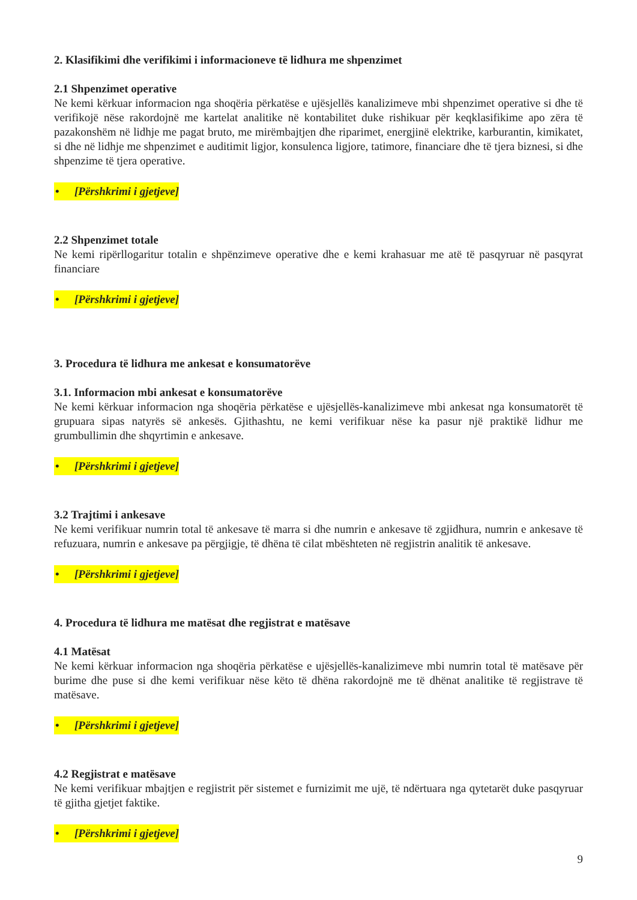2. Klasifikimi dhe verifikimi i informacioneve të lidhura me shpenzimet
2.1 Shpenzimet operative
Ne kemi kërkuar informacion nga shoqëria përkatëse e ujësjellës kanalizimeve mbi shpenzimet operative si dhe të verifikojë nëse rakordojnë me kartelat analitike në kontabilitet duke rishikuar për keqklasifikime apo zëra të pazakonshëm në lidhje me pagat bruto, me mirëmbajtjen dhe riparimet, energjinë elektrike, karburantin, kimikatet, si dhe në lidhje me shpenzimet e auditimit ligjor, konsulenca ligjore, tatimore, financiare dhe të tjera biznesi, si dhe shpenzime të tjera operative.
• [Përshkrimi i gjetjeve]
2.2 Shpenzimet totale
Ne kemi ripërllogaritur totalin e shpënzimeve operative dhe e kemi krahasuar me atë të pasqyruar në pasqyrat financiare
• [Përshkrimi i gjetjeve]
3. Procedura të lidhura me ankesat e konsumatorëve
3.1. Informacion mbi ankesat e konsumatorëve
Ne kemi kërkuar informacion nga shoqëria përkatëse e ujësjellës-kanalizimeve mbi ankesat nga konsumatorët të grupuara sipas natyrës së ankesës. Gjithashtu, ne kemi verifikuar nëse ka pasur një praktikë lidhur me grumbullimin dhe shqyrtimin e ankesave.
• [Përshkrimi i gjetjeve]
3.2 Trajtimi i ankesave
Ne kemi verifikuar numrin total të ankesave të marra si dhe numrin e ankesave të zgjidhura, numrin e ankesave të refuzuara, numrin e ankesave pa përgjigje, të dhëna të cilat mbështeten në regjistrin analitik të ankesave.
• [Përshkrimi i gjetjeve]
4. Procedura të lidhura me matësat dhe regjistrat e matësave
4.1 Matësat
Ne kemi kërkuar informacion nga shoqëria përkatëse e ujësjellës-kanalizimeve mbi numrin total të matësave për burime dhe puse si dhe kemi verifikuar nëse këto të dhëna rakordojnë me të dhënat analitike të regjistrave të matësave.
• [Përshkrimi i gjetjeve]
4.2 Regjistrat e matësave
Ne kemi verifikuar mbajtjen e regjistrit për sistemet e furnizimit me ujë, të ndërtuara nga qytetarët duke pasqyruar të gjitha gjetjet faktike.
• [Përshkrimi i gjetjeve]
9